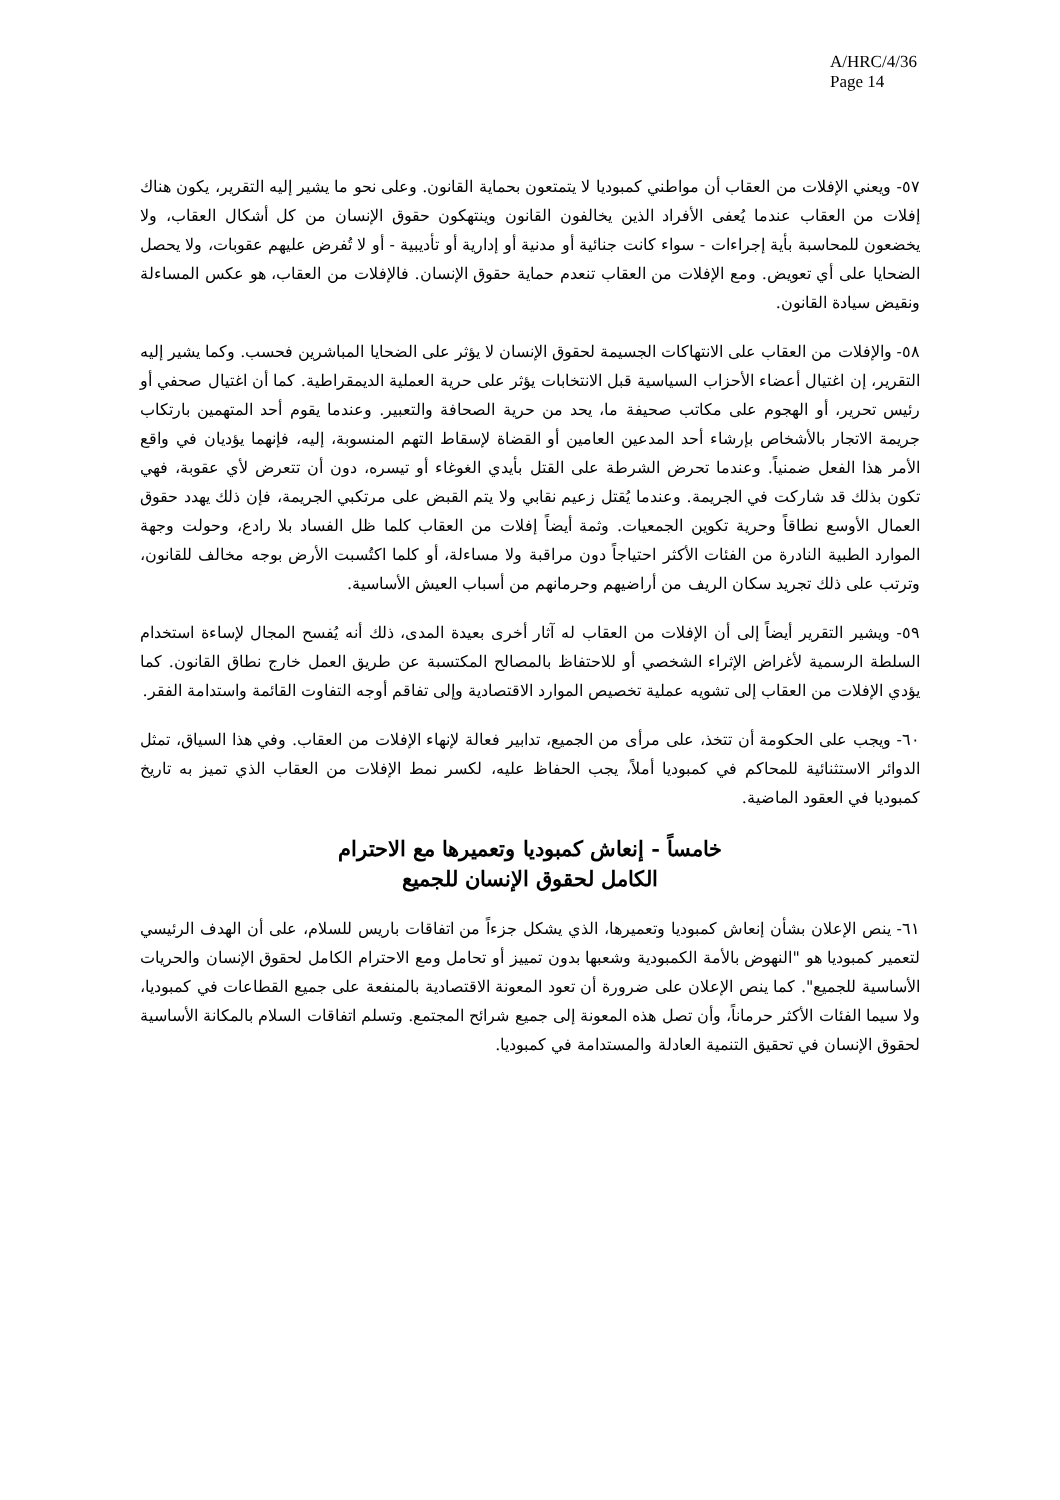A/HRC/4/36
Page 14
٥٧- ويعني الإفلات من العقاب أن مواطني كمبوديا لا يتمتعون بحماية القانون. وعلى نحو ما يشير إليه التقرير، يكون هناك إفلات من العقاب عندما يُعفى الأفراد الذين يخالفون القانون وينتهكون حقوق الإنسان من كل أشكال العقاب، ولا يخضعون للمحاسبة بأية إجراءات - سواء كانت جنائية أو مدنية أو إدارية أو تأديبية - أو لا تُفرض عليهم عقوبات، ولا يحصل الضحايا على أي تعويض. ومع الإفلات من العقاب تنعدم حماية حقوق الإنسان. فالإفلات من العقاب، هو عكس المساءلة ونقيض سيادة القانون.
٥٨- والإفلات من العقاب على الانتهاكات الجسيمة لحقوق الإنسان لا يؤثر على الضحايا المباشرين فحسب. وكما يشير إليه التقرير، إن اغتيال أعضاء الأحزاب السياسية قبل الانتخابات يؤثر على حرية العملية الديمقراطية. كما أن اغتيال صحفي أو رئيس تحرير، أو الهجوم على مكاتب صحيفة ما، يحد من حرية الصحافة والتعبير. وعندما يقوم أحد المتهمين بارتكاب جريمة الاتجار بالأشخاص بإرشاء أحد المدعين العامين أو القضاة لإسقاط التهم المنسوبة، إليه، فإنهما يؤديان في واقع الأمر هذا الفعل ضمنياً. وعندما تحرض الشرطة على القتل بأيدي الغوغاء أو تيسره، دون أن تتعرض لأي عقوبة، فهي تكون بذلك قد شاركت في الجريمة. وعندما يُقتل زعيم نقابي ولا يتم القبض على مرتكبي الجريمة، فإن ذلك يهدد حقوق العمال الأوسع نطاقاً وحرية تكوين الجمعيات. وثمة أيضاً إفلات من العقاب كلما ظل الفساد بلا رادع، وحولت وجهة الموارد الطبية النادرة من الفئات الأكثر احتياجاً دون مراقبة ولا مساءلة، أو كلما اكتُسبت الأرض بوجه مخالف للقانون، وترتب على ذلك تجريد سكان الريف من أراضيهم وحرمانهم من أسباب العيش الأساسية.
٥٩- ويشير التقرير أيضاً إلى أن الإفلات من العقاب له آثار أخرى بعيدة المدى، ذلك أنه يُفسح المجال لإساءة استخدام السلطة الرسمية لأغراض الإثراء الشخصي أو للاحتفاظ بالمصالح المكتسبة عن طريق العمل خارج نطاق القانون. كما يؤدي الإفلات من العقاب إلى تشويه عملية تخصيص الموارد الاقتصادية وإلى تفاقم أوجه التفاوت القائمة واستدامة الفقر.
٦٠- ويجب على الحكومة أن تتخذ، على مرأى من الجميع، تدابير فعالة لإنهاء الإفلات من العقاب. وفي هذا السياق، تمثل الدوائر الاستثنائية للمحاكم في كمبوديا أملاً، يجب الحفاظ عليه، لكسر نمط الإفلات من العقاب الذي تميز به تاريخ كمبوديا في العقود الماضية.
خامساً - إنعاش كمبوديا وتعميرها مع الاحترام
الكامل لحقوق الإنسان للجميع
٦١- ينص الإعلان بشأن إنعاش كمبوديا وتعميرها، الذي يشكل جزءاً من اتفاقات باريس للسلام، على أن الهدف الرئيسي لتعمير كمبوديا هو "النهوض بالأمة الكمبودية وشعبها بدون تمييز أو تحامل ومع الاحترام الكامل لحقوق الإنسان والحريات الأساسية للجميع". كما ينص الإعلان على ضرورة أن تعود المعونة الاقتصادية بالمنفعة على جميع القطاعات في كمبوديا، ولا سيما الفئات الأكثر حرماناً، وأن تصل هذه المعونة إلى جميع شرائح المجتمع. وتسلم اتفاقات السلام بالمكانة الأساسية لحقوق الإنسان في تحقيق التنمية العادلة والمستدامة في كمبوديا.